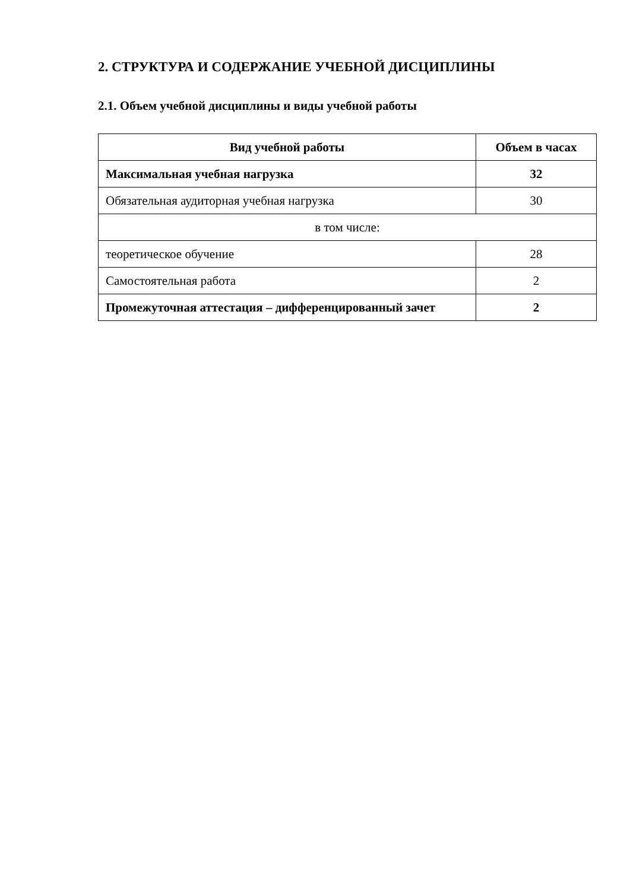2. СТРУКТУРА И СОДЕРЖАНИЕ УЧЕБНОЙ ДИСЦИПЛИНЫ
2.1. Объем учебной дисциплины и виды учебной работы
| Вид учебной работы | Объем в часах |
| --- | --- |
| Максимальная учебная нагрузка | 32 |
| Обязательная аудиторная учебная нагрузка | 30 |
| в том числе: | |
| теоретическое обучение | 28 |
| Самостоятельная работа | 2 |
| Промежуточная аттестация – дифференцированный зачет | 2 |